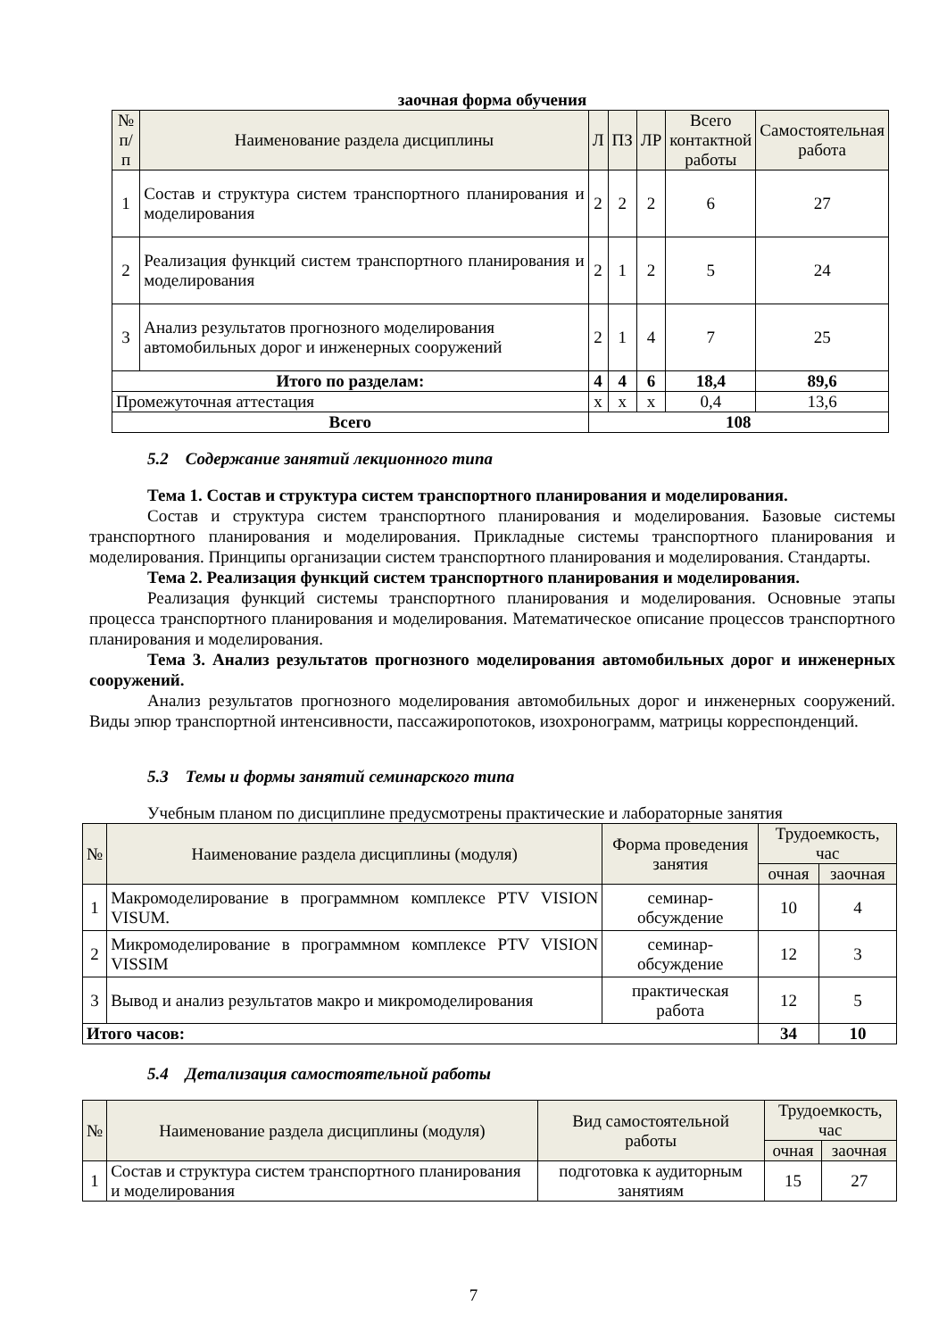заочная форма обучения
| № п/п | Наименование раздела дисциплины | Л | ПЗ | ЛР | Всего контактной работы | Самостоятельная работа |
| --- | --- | --- | --- | --- | --- | --- |
| 1 | Состав и структура систем транспортного планирования и моделирования | 2 | 2 | 2 | 6 | 27 |
| 2 | Реализация функций систем транспортного планирования и моделирования | 2 | 1 | 2 | 5 | 24 |
| 3 | Анализ результатов прогнозного моделирования автомобильных дорог и инженерных сооружений | 2 | 1 | 4 | 7 | 25 |
| Итого по разделам: | | 4 | 4 | 6 | 18,4 | 89,6 |
| Промежуточная аттестация | | х | х | х | 0,4 | 13,6 |
| Всего | | 108 | | | | |
5.2 Содержание занятий лекционного типа
Тема 1. Состав и структура систем транспортного планирования и моделирования.
Состав и структура систем транспортного планирования и моделирования. Базовые системы транспортного планирования и моделирования. Прикладные системы транспортного планирования и моделирования. Принципы организации систем транспортного планирования и моделирования. Стандарты.
Тема 2. Реализация функций систем транспортного планирования и моделирования.
Реализация функций системы транспортного планирования и моделирования. Основные этапы процесса транспортного планирования и моделирования. Математическое описание процессов транспортного планирования и моделирования.
Тема 3. Анализ результатов прогнозного моделирования автомобильных дорог и инженерных сооружений.
Анализ результатов прогнозного моделирования автомобильных дорог и инженерных сооружений. Виды эпюр транспортной интенсивности, пассажиропотоков, изохронограмм, матрицы корреспонденций.
5.3 Темы и формы занятий семинарского типа
Учебным планом по дисциплине предусмотрены практические и лабораторные занятия
| № | Наименование раздела дисциплины (модуля) | Форма проведения занятия | Трудоемкость, час | |
| --- | --- | --- | --- | --- |
| | | | очная | заочная |
| 1 | Макромоделирование в программном комплексе PTV VISION VISUM. | семинар-обсуждение | 10 | 4 |
| 2 | Микромоделирование в программном комплексе PTV VISION VISSIM | семинар-обсуждение | 12 | 3 |
| 3 | Вывод и анализ результатов макро и микромоделирования | практическая работа | 12 | 5 |
| Итого часов: | | | 34 | 10 |
5.4 Детализация самостоятельной работы
| № | Наименование раздела дисциплины (модуля) | Вид самостоятельной работы | Трудоемкость, час | |
| --- | --- | --- | --- | --- |
| | | | очная | заочная |
| 1 | Состав и структура систем транспортного планирования и моделирования | подготовка к аудиторным занятиям | 15 | 27 |
7